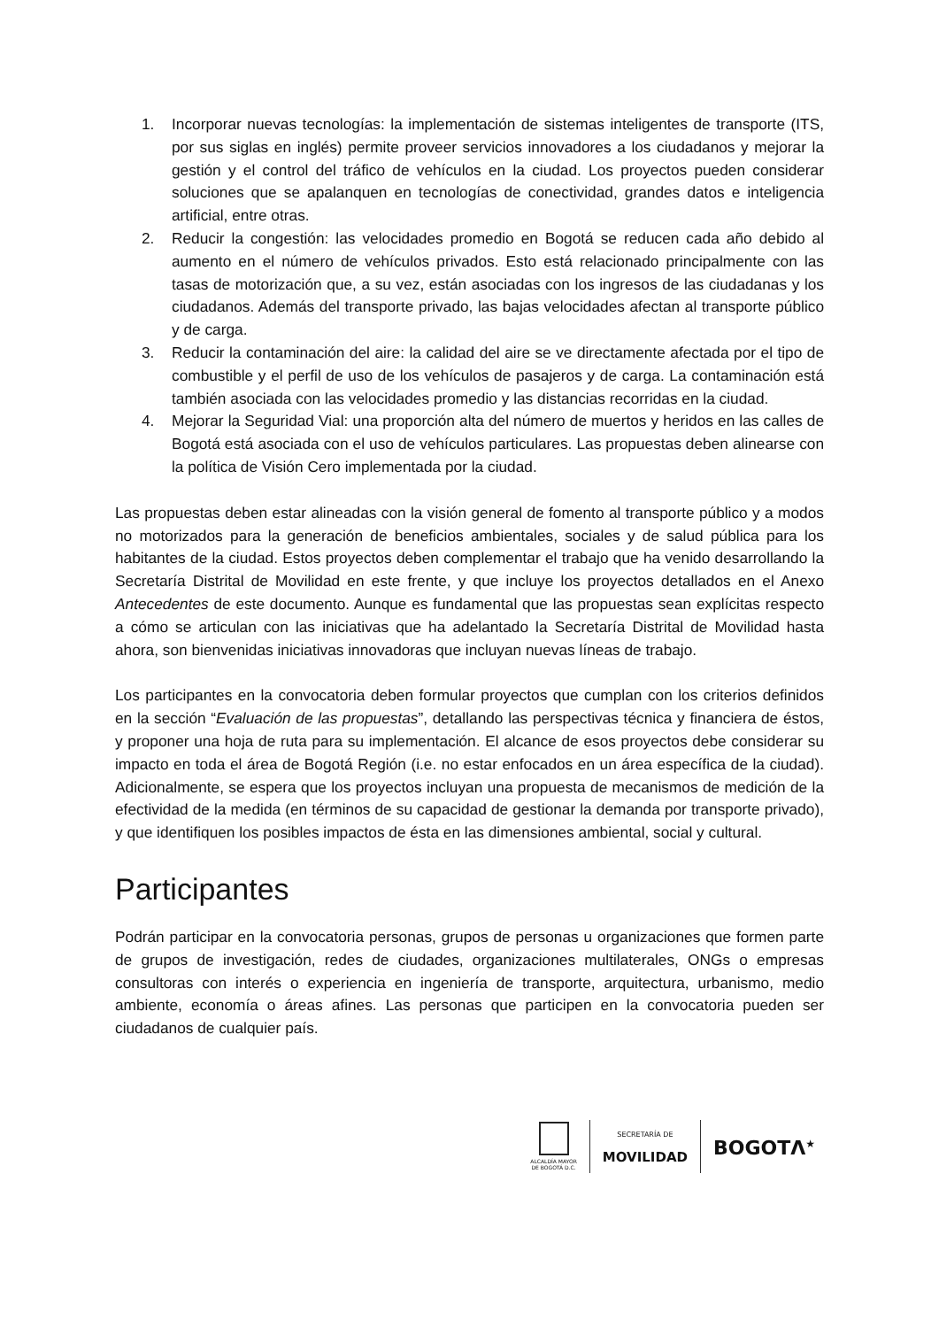1. Incorporar nuevas tecnologías: la implementación de sistemas inteligentes de transporte (ITS, por sus siglas en inglés) permite proveer servicios innovadores a los ciudadanos y mejorar la gestión y el control del tráfico de vehículos en la ciudad. Los proyectos pueden considerar soluciones que se apalanquen en tecnologías de conectividad, grandes datos e inteligencia artificial, entre otras.
2. Reducir la congestión: las velocidades promedio en Bogotá se reducen cada año debido al aumento en el número de vehículos privados. Esto está relacionado principalmente con las tasas de motorización que, a su vez, están asociadas con los ingresos de las ciudadanas y los ciudadanos. Además del transporte privado, las bajas velocidades afectan al transporte público y de carga.
3. Reducir la contaminación del aire: la calidad del aire se ve directamente afectada por el tipo de combustible y el perfil de uso de los vehículos de pasajeros y de carga. La contaminación está también asociada con las velocidades promedio y las distancias recorridas en la ciudad.
4. Mejorar la Seguridad Vial: una proporción alta del número de muertos y heridos en las calles de Bogotá está asociada con el uso de vehículos particulares. Las propuestas deben alinearse con la política de Visión Cero implementada por la ciudad.
Las propuestas deben estar alineadas con la visión general de fomento al transporte público y a modos no motorizados para la generación de beneficios ambientales, sociales y de salud pública para los habitantes de la ciudad. Estos proyectos deben complementar el trabajo que ha venido desarrollando la Secretaría Distrital de Movilidad en este frente, y que incluye los proyectos detallados en el Anexo Antecedentes de este documento. Aunque es fundamental que las propuestas sean explícitas respecto a cómo se articulan con las iniciativas que ha adelantado la Secretaría Distrital de Movilidad hasta ahora, son bienvenidas iniciativas innovadoras que incluyan nuevas líneas de trabajo.
Los participantes en la convocatoria deben formular proyectos que cumplan con los criterios definidos en la sección “Evaluación de las propuestas”, detallando las perspectivas técnica y financiera de éstos, y proponer una hoja de ruta para su implementación. El alcance de esos proyectos debe considerar su impacto en toda el área de Bogotá Región (i.e. no estar enfocados en un área específica de la ciudad). Adicionalmente, se espera que los proyectos incluyan una propuesta de mecanismos de medición de la efectividad de la medida (en términos de su capacidad de gestionar la demanda por transporte privado), y que identifiquen los posibles impactos de ésta en las dimensiones ambiental, social y cultural.
Participantes
Podrán participar en la convocatoria personas, grupos de personas u organizaciones que formen parte de grupos de investigación, redes de ciudades, organizaciones multilaterales, ONGs o empresas consultoras con interés o experiencia en ingeniería de transporte, arquitectura, urbanismo, medio ambiente, economía o áreas afines. Las personas que participen en la convocatoria pueden ser ciudadanos de cualquier país.
ALCALDÍA MAYOR
DE BOGOTÁ D.C.
SECRETARÍA DE
MOVILIDAD
BOGOTΛ<sup>★</sup>